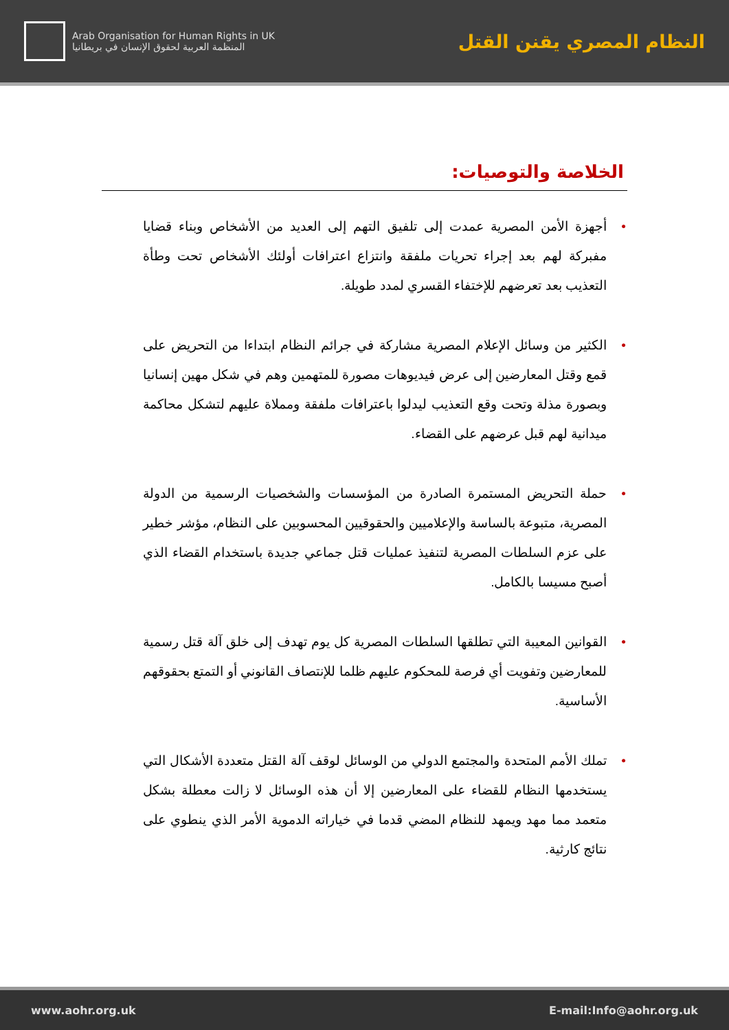Arab Organisation for Human Rights in UK
المنظمة العربية لحقوق الإنسان في بريطانيا
النظام المصري يقنن القتل
الخلاصة والتوصيات:
• أجهزة الأمن المصرية عمدت إلى تلفيق التهم إلى العديد من الأشخاص وبناء قضايا مفبركة لهم بعد إجراء تحريات ملفقة وانتزاع اعترافات أولئك الأشخاص تحت وطأة التعذيب بعد تعرضهم للإختفاء القسري لمدد طويلة.
• الكثير من وسائل الإعلام المصرية مشاركة في جرائم النظام ابتداءا من التحريض على قمع وقتل المعارضين إلى عرض فيديوهات مصورة للمتهمين وهم في شكل مهين إنسانيا وبصورة مذلة وتحت وقع التعذيب ليدلوا باعترافات ملفقة ومملاة عليهم لتشكل محاكمة ميدانية لهم قبل عرضهم على القضاء.
• حملة التحريض المستمرة الصادرة من المؤسسات والشخصيات الرسمية من الدولة المصرية، متبوعة بالساسة والإعلاميين والحقوقيين المحسوبين على النظام، مؤشر خطير على عزم السلطات المصرية لتنفيذ عمليات قتل جماعي جديدة باستخدام القضاء الذي أصبح مسيسا بالكامل.
• القوانين المعيبة التي تطلقها السلطات المصرية كل يوم تهدف إلى خلق آلة قتل رسمية للمعارضين وتفويت أي فرصة للمحكوم عليهم ظلما للإنتصاف القانوني أو التمتع بحقوقهم الأساسية.
• تملك الأمم المتحدة والمجتمع الدولي من الوسائل لوقف آلة القتل متعددة الأشكال التي يستخدمها النظام للقضاء على المعارضين إلا أن هذه الوسائل لا زالت معطلة بشكل متعمد مما مهد ويمهد للنظام المضي قدما في خياراته الدموية الأمر الذي ينطوي على نتائج كارثية.
www.aohr.org.uk E-mail:Info@aohr.org.uk